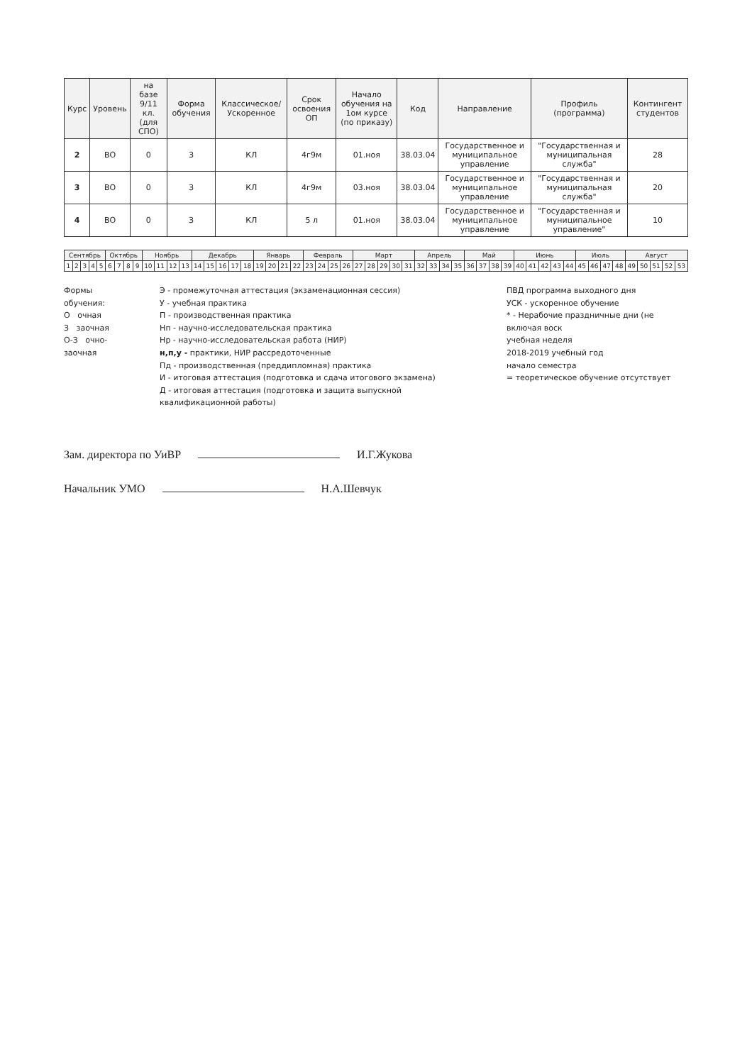| Курс | Уровень | на базе 9/11 кл. (для СПО) | Форма обучения | Классическое/ Ускоренное | Срок освоения ОП | Начало обучения на 1ом курсе (по приказу) | Код | Направление | Профиль (программа) | Контингент студентов |
| --- | --- | --- | --- | --- | --- | --- | --- | --- | --- | --- |
| 2 | ВО | 0 | З | КЛ | 4г9м | 01.ноя | 38.03.04 | Государственное и муниципальное управление | "Государственная и муниципальная служба" | 28 |
| 3 | ВО | 0 | З | КЛ | 4г9м | 03.ноя | 38.03.04 | Государственное и муниципальное управление | "Государственная и муниципальная служба" | 20 |
| 4 | ВО | 0 | З | КЛ | 5 л | 01.ноя | 38.03.04 | Государственное и муниципальное управление | "Государственная и муниципальное управление" | 10 |
| Сентябрь | | | | | Октябрь | | | | Ноябрь | | | | Декабрь | | | | | Январь | | | | Февраль | | | | Март | | | | | Апрель | | | | Май | | | | Июнь | | | | | Июль | | | | Август | | | | |
| --- | --- | --- | --- | --- | --- | --- | --- | --- | --- | --- | --- | --- | --- | --- | --- | --- | --- | --- | --- | --- | --- | --- | --- | --- | --- | --- | --- | --- | --- | --- | --- | --- | --- | --- | --- | --- | --- | --- | --- | --- | --- | --- | --- | --- | --- | --- | --- | --- | --- | --- | --- | --- |
| 1 | 2 | 3 | 4 | 5 | 6 | 7 | 8 | 9 | 10 | 11 | 12 | 13 | 14 | 15 | 16 | 17 | 18 | 19 | 20 | 21 | 22 | 23 | 24 | 25 | 26 | 27 | 28 | 29 | 30 | 31 | 32 | 33 | 34 | 35 | 36 | 37 | 38 | 39 | 40 | 41 | 42 | 43 | 44 | 45 | 46 | 47 | 48 | 49 | 50 | 51 | 52 | 53 |
Формы обучения:
О очная
З заочная
О-З очно-заочная
Э - промежуточная аттестация (экзаменационная сессия)
У - учебная практика
П - производственная практика
Нп - научно-исследовательская практика
Нр - научно-исследовательская работа (НИР)
н,п,у - практики, НИР рассредоточенные
Пд - производственная (преддипломная) практика
И - итоговая аттестация (подготовка и сдача итогового экзамена)
Д - итоговая аттестация (подготовка и защита выпускной квалификационной работы)
ПВД программа выходного дня
УСК - ускоренное обучение
* - Нерабочие праздничные дни (не включая воск
учебная неделя
2018-2019 учебный год
начало семестра
= теоретическое обучение отсутствует
Зам. директора по УиВР И.Г.Жукова
Начальник УМО Н.А.Шевчук